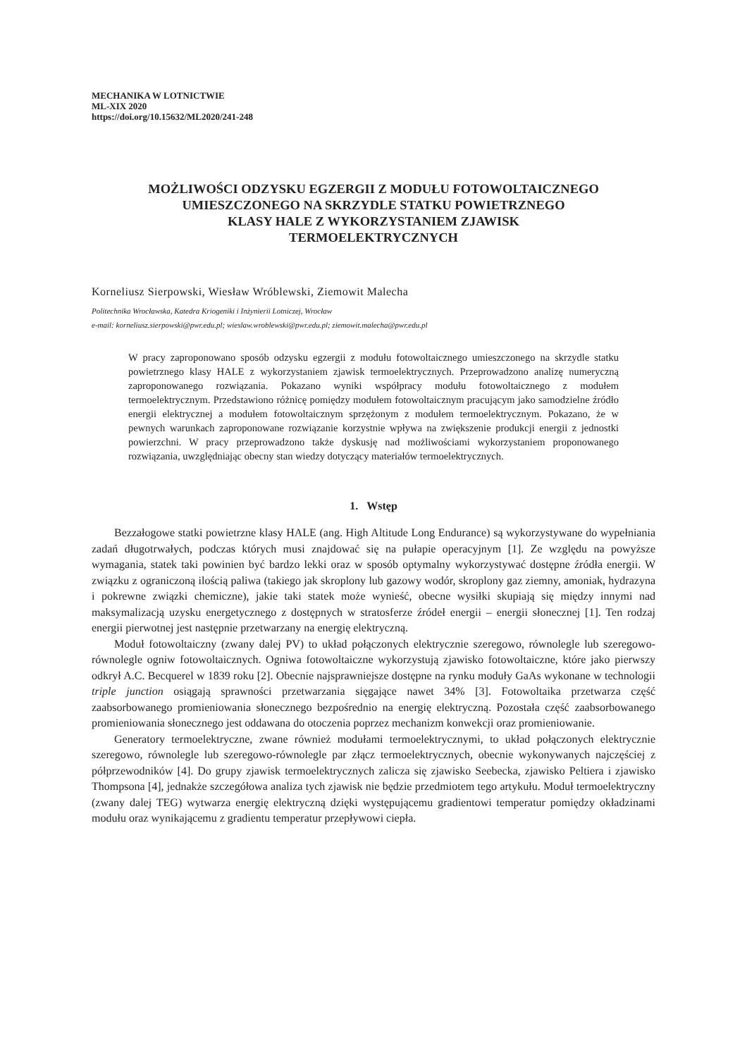MECHANIKA W LOTNICTWIE
ML-XIX 2020
https://doi.org/10.15632/ML2020/241-248
MOŻLIWOŚCI ODZYSKU EGZERGII Z MODUŁU FOTOWOLTAICZNEGO
UMIESZCZONEGO NA SKRZYDLE STATKU POWIETRZNEGO
KLASY HALE Z WYKORZYSTANIEM ZJAWISK
TERMOELEKTRYCZNYCH
Korneliusz Sierpowski, Wiesław Wróblewski, Ziemowit Malecha
Politechnika Wrocławska, Katedra Kriogeniki i Inżynierii Lotniczej, Wrocław
e-mail: korneliusz.sierpowski@pwr.edu.pl; wieslaw.wroblewski@pwr.edu.pl; ziemowit.malecha@pwr.edu.pl
W pracy zaproponowano sposób odzysku egzergii z modułu fotowoltaicznego umieszczonego na skrzydle statku powietrznego klasy HALE z wykorzystaniem zjawisk termoelektrycznych. Przeprowadzono analizę numeryczną zaproponowanego rozwiązania. Pokazano wyniki współpracy modułu fotowoltaicznego z modułem termoelektrycznym. Przedstawiono różnicę pomiędzy modułem fotowoltaicznym pracującym jako samodzielne źródło energii elektrycznej a modułem fotowoltaicznym sprzężonym z modułem termoelektrycznym. Pokazano, że w pewnych warunkach zaproponowane rozwiązanie korzystnie wpływa na zwiększenie produkcji energii z jednostki powierzchni. W pracy przeprowadzono także dyskusję nad możliwościami wykorzystaniem proponowanego rozwiązania, uwzględniając obecny stan wiedzy dotyczący materiałów termoelektrycznych.
1. Wstęp
Bezzałogowe statki powietrzne klasy HALE (ang. High Altitude Long Endurance) są wykorzystywane do wypełniania zadań długotrwałych, podczas których musi znajdować się na pułapie operacyjnym [1]. Ze względu na powyższe wymagania, statek taki powinien być bardzo lekki oraz w sposób optymalny wykorzystywać dostępne źródła energii. W związku z ograniczoną ilością paliwa (takiego jak skroplony lub gazowy wodór, skroplony gaz ziemny, amoniak, hydrazyna i pokrewne związki chemiczne), jakie taki statek może wynieść, obecne wysiłki skupiają się między innymi nad maksymalizacją uzysku energetycznego z dostępnych w stratosferze źródeł energii – energii słonecznej [1]. Ten rodzaj energii pierwotnej jest następnie przetwarzany na energię elektryczną.
Moduł fotowoltaiczny (zwany dalej PV) to układ połączonych elektrycznie szeregowo, równolegle lub szeregowo-równolegle ogniw fotowoltaicznych. Ogniwa fotowoltaiczne wykorzystują zjawisko fotowoltaiczne, które jako pierwszy odkrył A.C. Becquerel w 1839 roku [2]. Obecnie najsprawniejsze dostępne na rynku moduły GaAs wykonane w technologii triple junction osiągają sprawności przetwarzania sięgające nawet 34% [3]. Fotowoltaika przetwarza część zaabsorbowanego promieniowania słonecznego bezpośrednio na energię elektryczną. Pozostała część zaabsorbowanego promieniowania słonecznego jest oddawana do otoczenia poprzez mechanizm konwekcji oraz promieniowanie.
Generatory termoelektryczne, zwane również modułami termoelektrycznymi, to układ połączonych elektrycznie szeregowo, równolegle lub szeregowo-równolegle par złącz termoelektrycznych, obecnie wykonywanych najczęściej z półprzewodników [4]. Do grupy zjawisk termoelektrycznych zalicza się zjawisko Seebecka, zjawisko Peltiera i zjawisko Thompsona [4], jednakże szczegółowa analiza tych zjawisk nie będzie przedmiotem tego artykułu. Moduł termoelektryczny (zwany dalej TEG) wytwarza energię elektryczną dzięki występującemu gradientowi temperatur pomiędzy okładzinami modułu oraz wynikającemu z gradientu temperatur przepływowi ciepła.